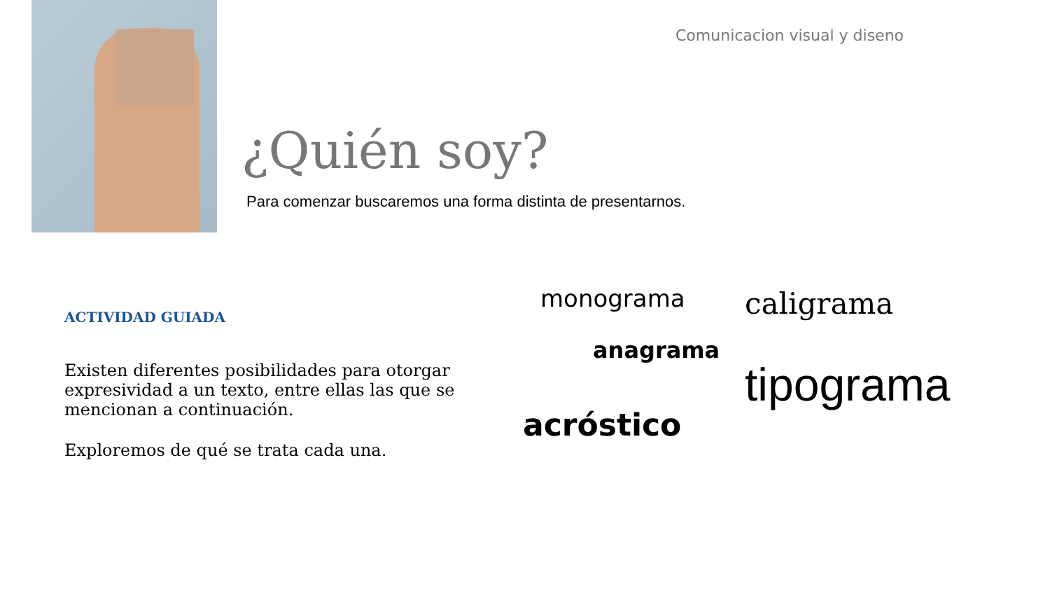Comunicacion visual y diseno
¿Quién soy?
Para comenzar buscaremos una forma distinta de presentarnos.
ACTIVIDAD GUIADA
Existen diferentes posibilidades para otorgar expresividad a un texto, entre ellas las que se mencionan a continuación.
Exploremos de qué se trata cada una.
monograma caligrama
anagrama
tipograma
acróstico